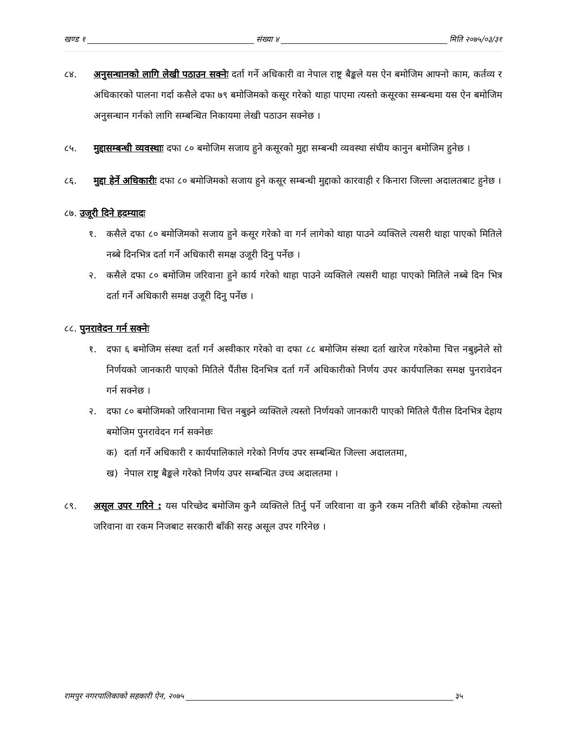खण्ड १ संख्या ४ मिति २०७५/०३/३१
८४. अनुसन्धानको लागि लेखी पठाउन सक्नेः दर्ता गर्ने अधिकारी वा नेपाल राष्ट्र बैङ्कले यस ऐन बमोजिम आफ्नो काम, कर्तव्य र अधिकारको पालना गर्दा कसैले दफा ७९ बमोजिमको कसूर गरेको थाहा पाएमा त्यस्तो कसूरका सम्बन्धमा यस ऐन बमोजिम अनुसन्धान गर्नको लागि सम्बन्धित निकायमा लेखी पठाउन सक्नेछ ।
८५. मुद्दासम्बन्धी व्यवस्थाः दफा ८० बमोजिम सजाय हुने कसूरको मुद्दा सम्बन्धी व्यवस्था संघीय कानुन बमोजिम हुनेछ ।
८६. मुद्दा हेर्ने अधिकारीः दफा ८० बमोजिमको सजाय हुने कसूर सम्बन्धी मुद्दाको कारवाही र किनारा जिल्ला अदालतबाट हुनेछ ।
८७. उजूरी दिने हदम्यादः
१. कसैले दफा ८० बमोजिमको सजाय हुने कसूर गरेको वा गर्न लागेको थाहा पाउने व्यक्तिले त्यसरी थाहा पाएको मितिले नब्बे दिनभित्र दर्ता गर्ने अधिकारी समक्ष उजूरी दिनु पर्नेछ ।
२. कसैले दफा ८० बमोजिम जरिवाना हुने कार्य गरेको थाहा पाउने व्यक्तिले त्यसरी थाहा पाएको मितिले नब्बे दिन भित्र दर्ता गर्ने अधिकारी समक्ष उजूरी दिनु पर्नेछ ।
८८. पुनरावेदन गर्न सक्नेः
१. दफा ६ बमोजिम संस्था दर्ता गर्न अस्वीकार गरेको वा दफा ८८ बमोजिम संस्था दर्ता खारेज गरेकोमा चित्त नबुझ्नेले सो निर्णयको जानकारी पाएको मितिले पैंतीस दिनभित्र दर्ता गर्ने अधिकारीको निर्णय उपर कार्यपालिका समक्ष पुनरावेदन गर्न सक्नेछ ।
२. दफा ८० बमोजिमको जरिवानामा चित्त नबुझ्ने व्यक्तिले त्यस्तो निर्णयको जानकारी पाएको मितिले पैंतीस दिनभित्र देहाय बमोजिम पुनरावेदन गर्न सक्नेछः
क) दर्ता गर्ने अधिकारी र कार्यपालिकाले गरेको निर्णय उपर सम्बन्धित जिल्ला अदालतमा,
ख) नेपाल राष्ट्र बैङ्कले गरेको निर्णय उपर सम्बन्धित उच्च अदालतमा ।
८९. असूल उपर गरिने : यस परिच्छेद बमोजिम कुनै व्यक्तिले तिर्नु पर्ने जरिवाना वा कुनै रकम नतिरी बाँकी रहेकोमा त्यस्तो जरिवाना वा रकम निजबाट सरकारी बाँकी सरह असूल उपर गरिनेछ ।
रामपुर नगरपालिकाको सहकारी ऐन, २०७५ ३५